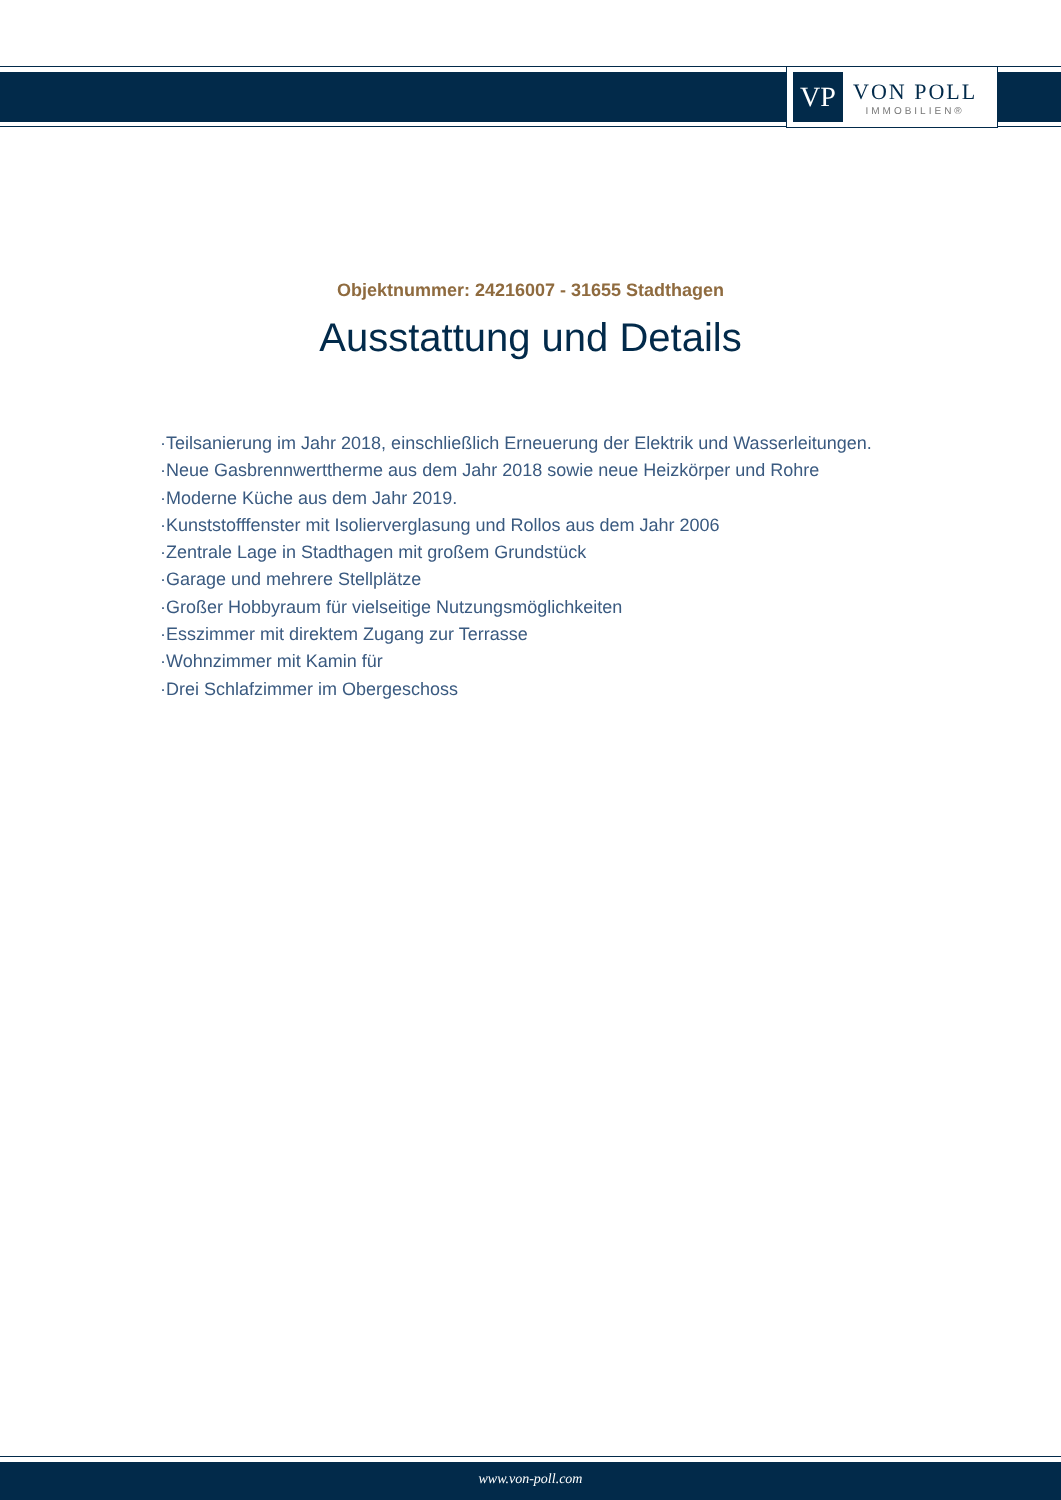VP
VON POLL
IMMOBILIEN®
Objektnummer: 24216007 - 31655 Stadthagen
Ausstattung und Details
·Teilsanierung im Jahr 2018, einschließlich Erneuerung der Elektrik und Wasserleitungen.
·Neue Gasbrennwerttherme aus dem Jahr 2018 sowie neue Heizkörper und Rohre
·Moderne Küche aus dem Jahr 2019.
·Kunststofffenster mit Isolierverglasung und Rollos aus dem Jahr 2006
·Zentrale Lage in Stadthagen mit großem Grundstück
·Garage und mehrere Stellplätze
·Großer Hobbyraum für vielseitige Nutzungsmöglichkeiten
·Esszimmer mit direktem Zugang zur Terrasse
·Wohnzimmer mit Kamin für
·Drei Schlafzimmer im Obergeschoss
www.von-poll.com